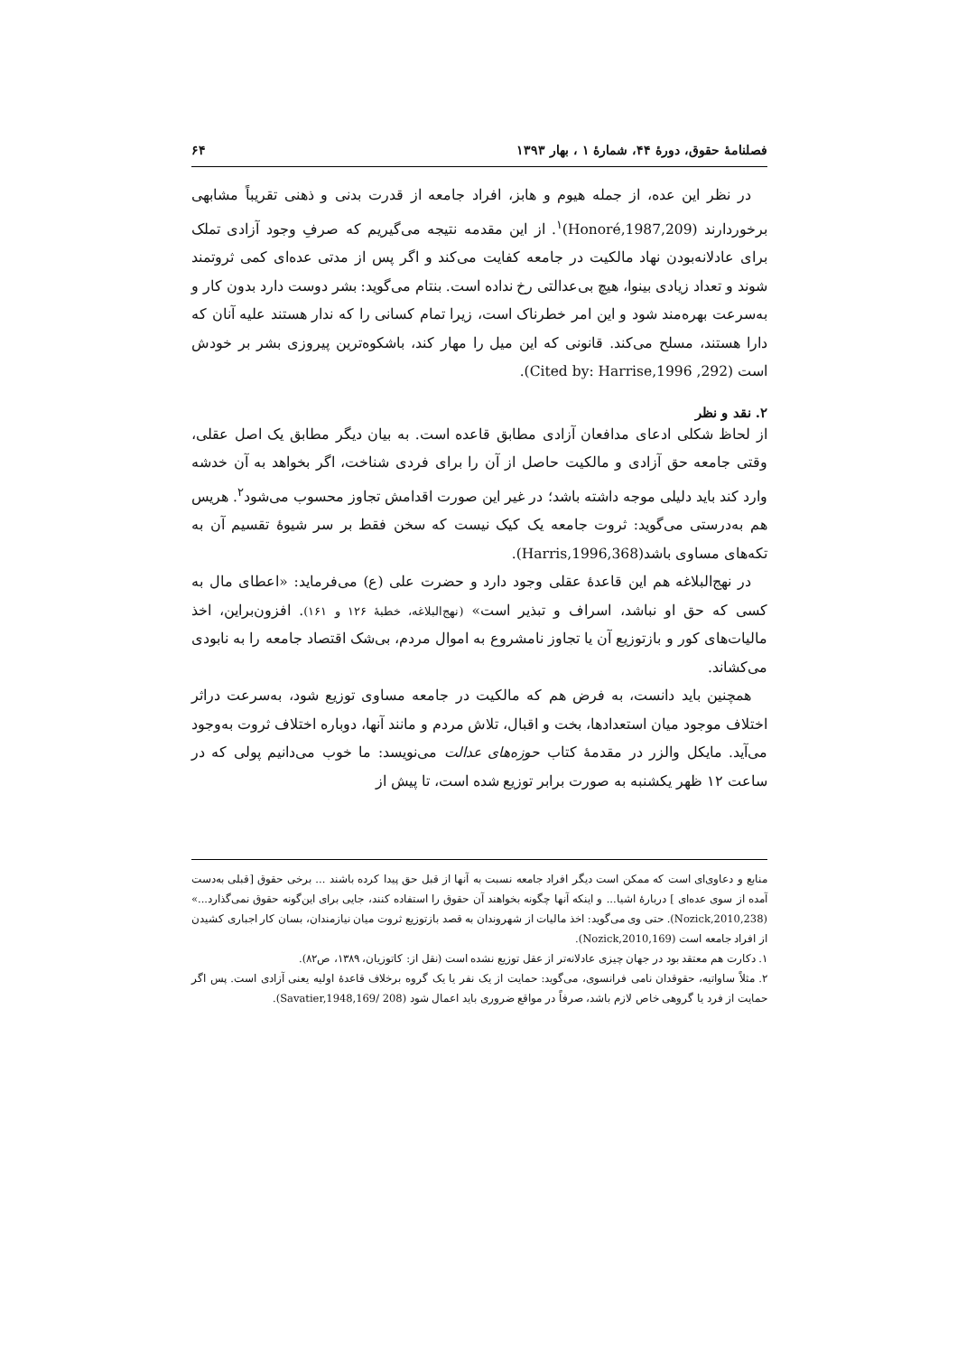فصلنامهٔ حقوق، دورهٔ ۴۴، شمارهٔ ۱ ، بهار ۱۳۹۳ ۶۴
در نظر این عده، از جمله هیوم و هابز، افراد جامعه از قدرت بدنی و ذهنی تقریباً مشابهی برخوردارند (Honoré,1987,209)<sup>۱</sup>. از این مقدمه نتیجه می‌گیریم که صرفِ وجود آزادی تملک برای عادلانه‌بودن نهاد مالکیت در جامعه کفایت می‌کند و اگر پس از مدتی عده‌ای کمی ثروتمند شوند و تعداد زیادی بینوا، هیچ بی‌عدالتی رخ نداده است. بنتام می‌گوید: بشر دوست دارد بدون کار و به‌سرعت بهره‌مند شود و این امر خطرناک است، زیرا تمام کسانی را که ندار هستند علیه آنان که دارا هستند، مسلح می‌کند. قانونی که این میل را مهار کند، باشکوه‌ترین پیروزی بشر بر خودش است (Cited by: Harrise,1996 ,292).
۲. نقد و نظر
از لحاظ شکلی ادعای مدافعان آزادی مطابق قاعده است. به بیان دیگر مطابق یک اصل عقلی، وقتی جامعه حق آزادی و مالکیت حاصل از آن را برای فردی شناخت، اگر بخواهد به آن خدشه وارد کند باید دلیلی موجه داشته باشد؛ در غیر این صورت اقدامش تجاوز محسوب می‌شود<sup>۲</sup>. هریس هم به‌درستی می‌گوید: ثروت جامعه یک کیک نیست که سخن فقط بر سر شیوهٔ تقسیم آن به تکه‌های مساوی باشد(Harris,1996,368).
در نهج‌البلاغه هم این قاعدهٔ عقلی وجود دارد و حضرت علی (ع) می‌فرماید: «اعطای مال به کسی که حق او نباشد، اسراف و تبذیر است» (نهج‌البلاغه، خطبهٔ ۱۲۶ و ۱۶۱). افزون‌براین، اخذ مالیات‌های کور و بازتوزیع آن یا تجاوز نامشروع به اموال مردم، بی‌شک اقتصاد جامعه را به نابودی می‌کشاند.
همچنین باید دانست، به فرض هم که مالکیت در جامعه مساوی توزیع شود، به‌سرعت دراثر اختلاف موجود میان استعدادها، بخت و اقبال، تلاش مردم و مانند آنها، دوباره اختلاف ثروت به‌وجود می‌آید. مایکل والزر در مقدمهٔ کتاب حوزه‌های عدالت می‌نویسد: ما خوب می‌دانیم پولی که در ساعت ۱۲ ظهر یکشنبه به صورت برابر توزیع شده است، تا پیش از
منابع و دعاوی‌ای است که ممکن است دیگر افراد جامعه نسبت به آنها از قبل حق پیدا کرده باشند ... برخی حقوق [قبلی به‌دست آمده از سوی عده‌ای ] دربارهٔ اشیا... و اینکه آنها چگونه بخواهند آن حقوق را استفاده کنند، جایی برای این‌گونه حقوق نمی‌گذارد...» (Nozick,2010,238). حتی وی می‌گوید: اخذ مالیات از شهروندان به قصد بازتوزیع ثروت میان نیازمندان، بسان کار اجباری کشیدن از افراد جامعه است (Nozick,2010,169).
۱. دکارت هم معتقد بود در جهان چیزی عادلانه‌تر از عقل توزیع نشده است (نقل از: کاتوزیان، ۱۳۸۹، ص۸۲).
۲. مثلاً ساواتیه، حقوقدان نامی فرانسوی، می‌گوید: حمایت از یک نفر یا یک گروه برخلاف قاعدهٔ اولیه یعنی آزادی است. پس اگر حمایت از فرد یا گروهی خاص لازم باشد، صرفاً در مواقع ضروری باید اعمال شود (Savatier,1948,169/ 208).